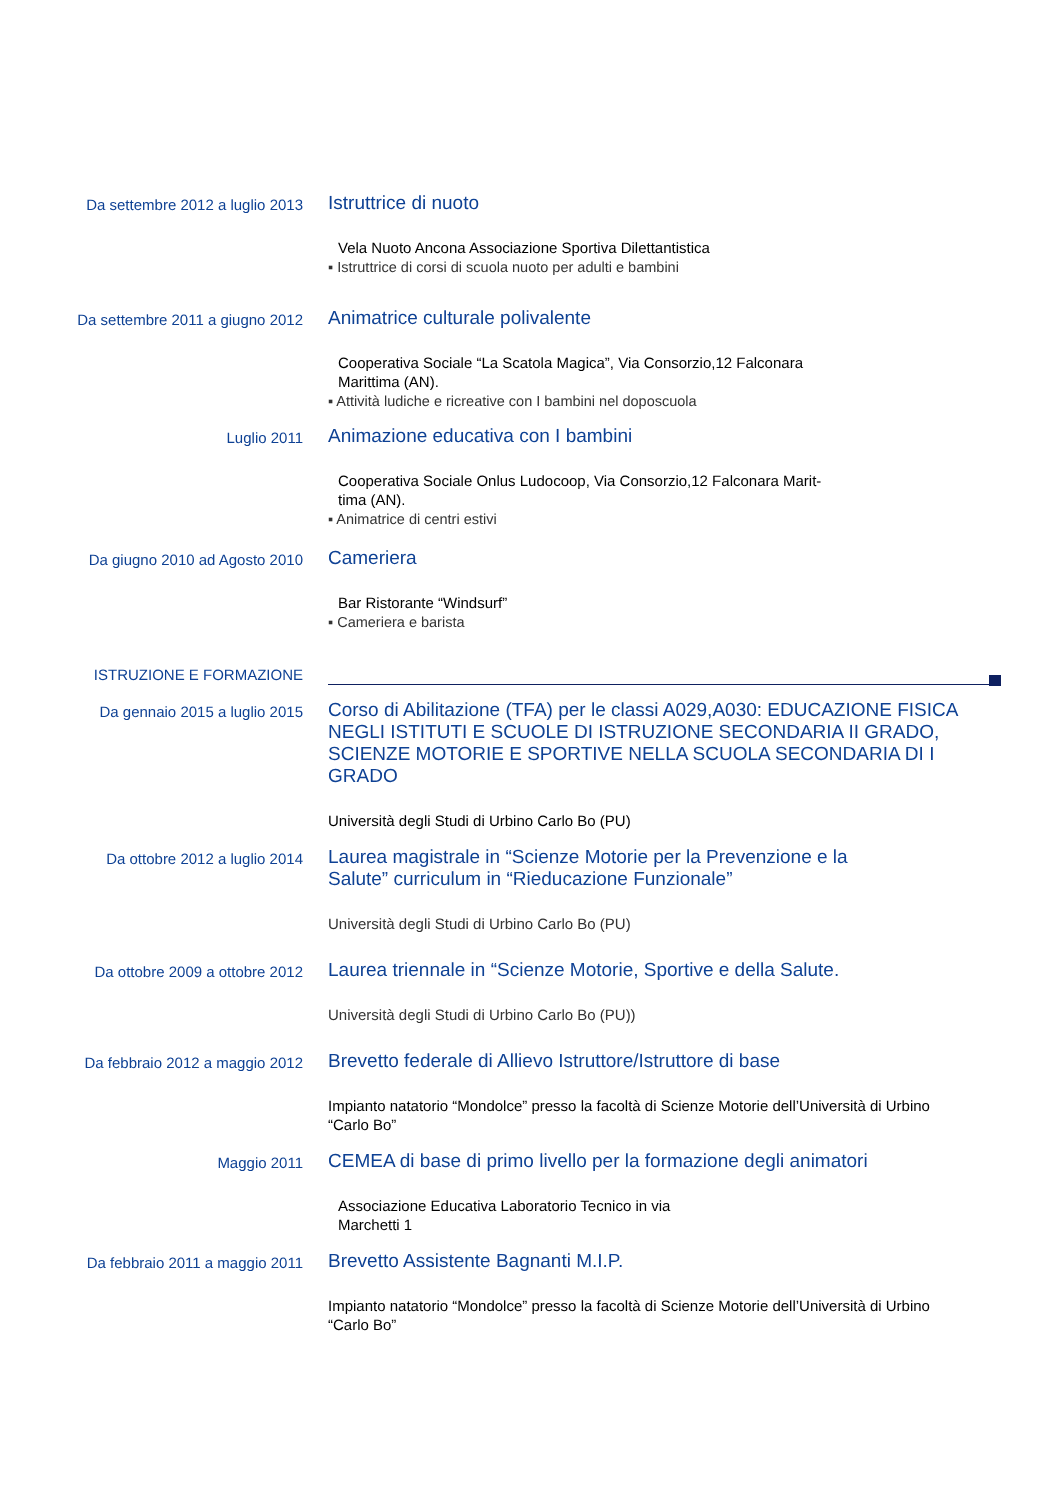Da settembre 2012 a luglio 2013
Istruttrice di nuoto
Vela Nuoto Ancona Associazione Sportiva Dilettantistica
▪ Istruttrice di corsi di scuola nuoto per adulti e bambini
Da settembre 2011 a giugno 2012
Animatrice culturale polivalente
Cooperativa Sociale “La Scatola Magica”, Via Consorzio,12 Falconara
Marittima (AN).
▪ Attività ludiche e ricreative con I bambini nel doposcuola
Luglio 2011
Animazione educativa con I bambini
Cooperativa Sociale Onlus Ludocoop, Via Consorzio,12 Falconara Marit-
tima (AN).
▪ Animatrice di centri estivi
Da giugno 2010 ad Agosto 2010
Cameriera
Bar Ristorante “Windsurf”
▪ Cameriera e barista
ISTRUZIONE E FORMAZIONE
Da gennaio 2015 a luglio 2015
Corso di Abilitazione (TFA) per le classi A029,A030: EDUCAZIONE FISICA NEGLI ISTITUTI E SCUOLE DI ISTRUZIONE SECONDARIA II GRADO, SCIENZE MOTORIE E SPORTIVE NELLA SCUOLA SECONDARIA DI I GRADO
Università degli Studi di Urbino Carlo Bo (PU)
Da ottobre 2012 a luglio 2014
Laurea magistrale in “Scienze Motorie per la Prevenzione e la
Salute” curriculum in “Rieducazione Funzionale”
Università degli Studi di Urbino Carlo Bo (PU)
Da ottobre 2009 a ottobre 2012
Laurea triennale in “Scienze Motorie, Sportive e della Salute.
Università degli Studi di Urbino Carlo Bo (PU))
Da febbraio 2012 a maggio 2012
Brevetto federale di Allievo Istruttore/Istruttore di base
Impianto natatorio “Mondolce” presso la facoltà di Scienze Motorie dell’Università di Urbino
“Carlo Bo”
Maggio 2011
CEMEA di base di primo livello per la formazione degli animatori
Associazione Educativa Laboratorio Tecnico in via
Marchetti 1
Da febbraio 2011 a maggio 2011
Brevetto Assistente Bagnanti M.I.P.
Impianto natatorio “Mondolce” presso la facoltà di Scienze Motorie dell’Università di Urbino
“Carlo Bo”